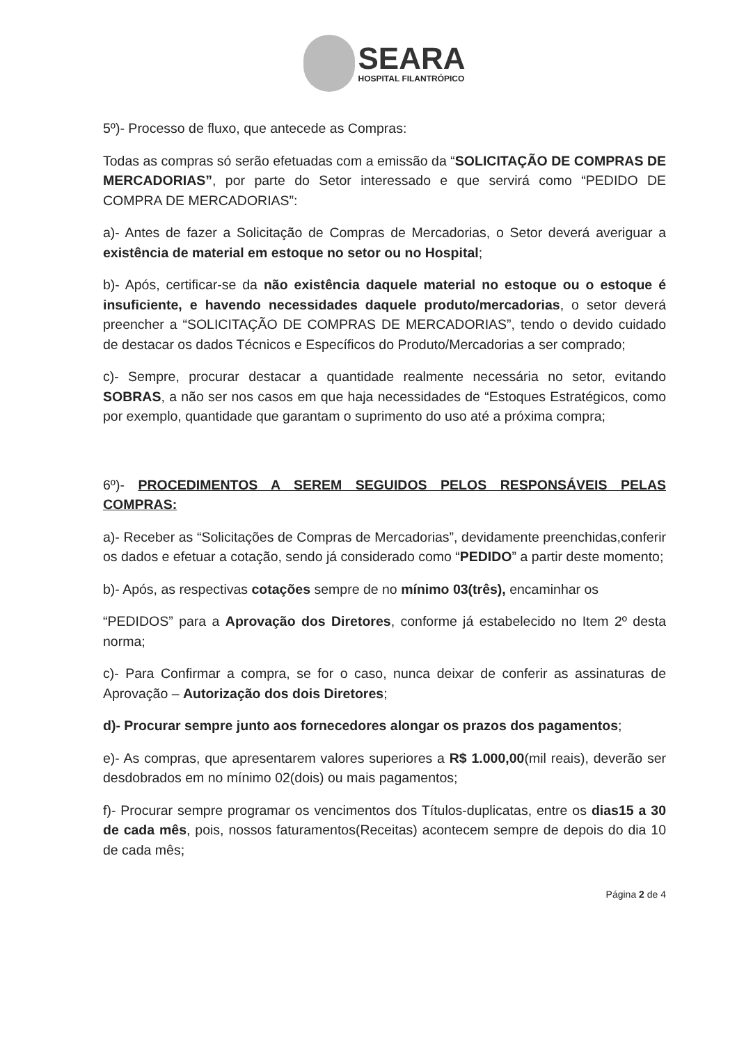SEARA
HOSPITAL FILANTRÓPICO
5º)- Processo de fluxo, que antecede as Compras:
Todas as compras só serão efetuadas com a emissão da “SOLICITAÇÃO DE COMPRAS DE MERCADORIAS”, por parte do Setor interessado e que servirá como “PEDIDO DE COMPRA DE MERCADORIAS”:
a)- Antes de fazer a Solicitação de Compras de Mercadorias, o Setor deverá averiguar a existência de material em estoque no setor ou no Hospital;
b)- Após, certificar-se da não existência daquele material no estoque ou o estoque é insuficiente, e havendo necessidades daquele produto/mercadorias, o setor deverá preencher a “SOLICITAÇÃO DE COMPRAS DE MERCADORIAS”, tendo o devido cuidado de destacar os dados Técnicos e Específicos do Produto/Mercadorias a ser comprado;
c)- Sempre, procurar destacar a quantidade realmente necessária no setor, evitando SOBRAS, a não ser nos casos em que haja necessidades de “Estoques Estratégicos, como por exemplo, quantidade que garantam o suprimento do uso até a próxima compra;
6º)- PROCEDIMENTOS A SEREM SEGUIDOS PELOS RESPONSÁVEIS PELAS COMPRAS:
a)- Receber as “Solicitações de Compras de Mercadorias”, devidamente preenchidas,conferir os dados e efetuar a cotação, sendo já considerado como “PEDIDO” a partir deste momento;
b)- Após, as respectivas cotações sempre de no mínimo 03(três), encaminhar os
“PEDIDOS” para a Aprovação dos Diretores, conforme já estabelecido no Item 2º desta norma;
c)- Para Confirmar a compra, se for o caso, nunca deixar de conferir as assinaturas de Aprovação – Autorização dos dois Diretores;
d)- Procurar sempre junto aos fornecedores alongar os prazos dos pagamentos;
e)- As compras, que apresentarem valores superiores a R$ 1.000,00(mil reais), deverão ser desdobrados em no mínimo 02(dois) ou mais pagamentos;
f)- Procurar sempre programar os vencimentos dos Títulos-duplicatas, entre os dias15 a 30 de cada mês, pois, nossos faturamentos(Receitas) acontecem sempre de depois do dia 10 de cada mês;
Página 2 de 4